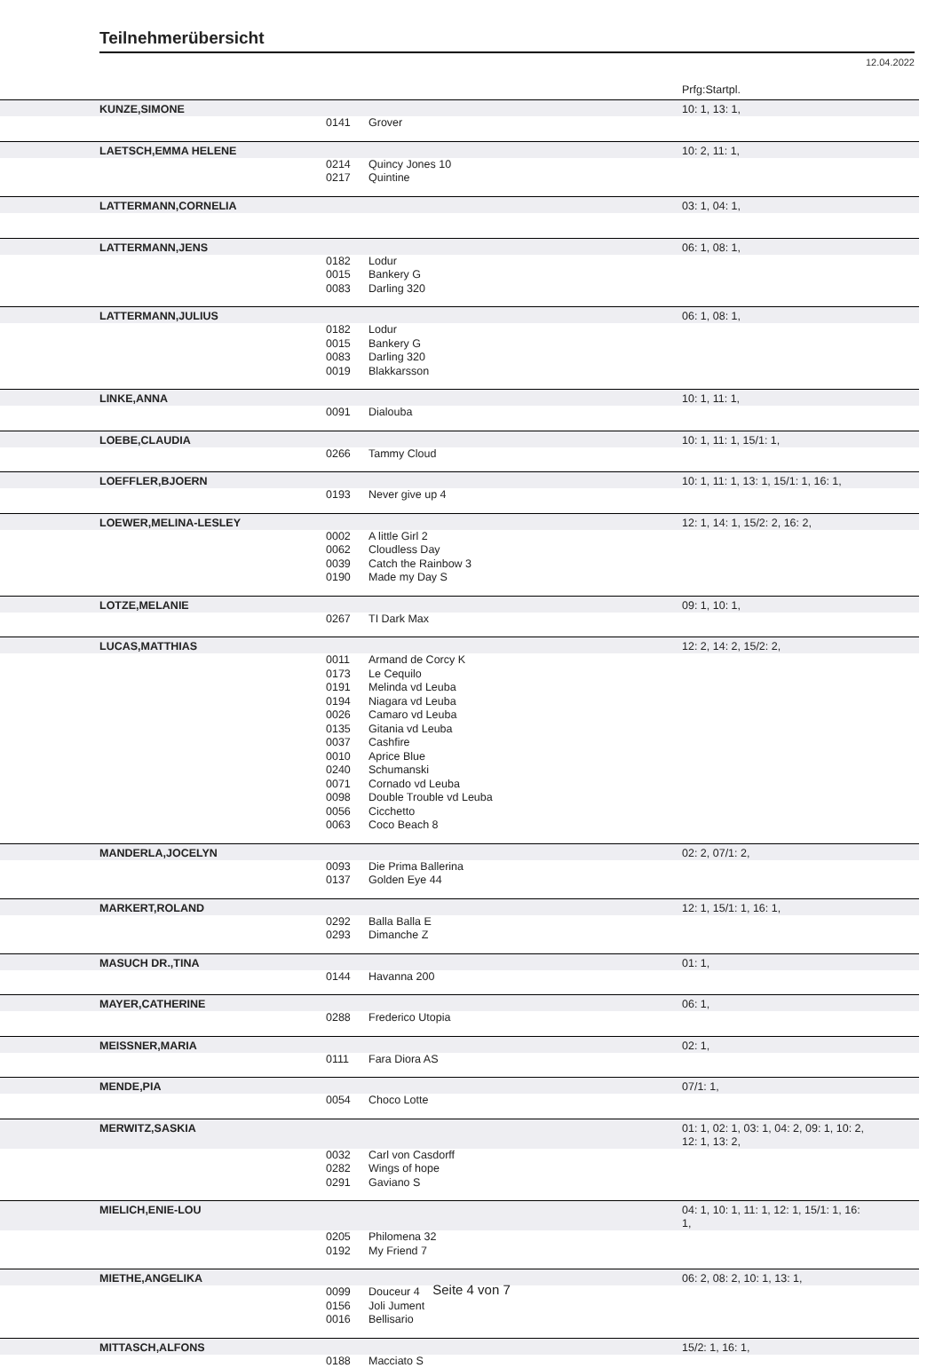Teilnehmerübersicht
12.04.2022
Prfg:Startpl.
| KUNZE,SIMONE | | | 10: 1, 13: 1, |
| | 0141 | Grover | |
| LAETSCH,EMMA HELENE | | | 10: 2, 11: 1, |
| | 0214 | Quincy Jones 10 | |
| | 0217 | Quintine | |
| LATTERMANN,CORNELIA | | | 03: 1, 04: 1, |
| LATTERMANN,JENS | | | 06: 1, 08: 1, |
| | 0182 | Lodur | |
| | 0015 | Bankery G | |
| | 0083 | Darling 320 | |
| LATTERMANN,JULIUS | | | 06: 1, 08: 1, |
| | 0182 | Lodur | |
| | 0015 | Bankery G | |
| | 0083 | Darling 320 | |
| | 0019 | Blakkarsson | |
| LINKE,ANNA | | | 10: 1, 11: 1, |
| | 0091 | Dialouba | |
| LOEBE,CLAUDIA | | | 10: 1, 11: 1, 15/1: 1, |
| | 0266 | Tammy Cloud | |
| LOEFFLER,BJOERN | | | 10: 1, 11: 1, 13: 1, 15/1: 1, 16: 1, |
| | 0193 | Never give up 4 | |
| LOEWER,MELINA-LESLEY | | | 12: 1, 14: 1, 15/2: 2, 16: 2, |
| | 0002 | A little Girl 2 | |
| | 0062 | Cloudless Day | |
| | 0039 | Catch the Rainbow 3 | |
| | 0190 | Made my Day S | |
| LOTZE,MELANIE | | | 09: 1, 10: 1, |
| | 0267 | TI Dark Max | |
| LUCAS,MATTHIAS | | | 12: 2, 14: 2, 15/2: 2, |
| | 0011 | Armand de Corcy K | |
| | 0173 | Le Cequilo | |
| | 0191 | Melinda vd Leuba | |
| | 0194 | Niagara vd Leuba | |
| | 0026 | Camaro vd Leuba | |
| | 0135 | Gitania vd Leuba | |
| | 0037 | Cashfire | |
| | 0010 | Aprice Blue | |
| | 0240 | Schumanski | |
| | 0071 | Cornado vd Leuba | |
| | 0098 | Double Trouble vd Leuba | |
| | 0056 | Cicchetto | |
| | 0063 | Coco Beach 8 | |
| MANDERLA,JOCELYN | | | 02: 2, 07/1: 2, |
| | 0093 | Die Prima Ballerina | |
| | 0137 | Golden Eye 44 | |
| MARKERT,ROLAND | | | 12: 1, 15/1: 1, 16: 1, |
| | 0292 | Balla Balla E | |
| | 0293 | Dimanche Z | |
| MASUCH DR.,TINA | | | 01: 1, |
| | 0144 | Havanna 200 | |
| MAYER,CATHERINE | | | 06: 1, |
| | 0288 | Frederico Utopia | |
| MEISSNER,MARIA | | | 02: 1, |
| | 0111 | Fara Diora AS | |
| MENDE,PIA | | | 07/1: 1, |
| | 0054 | Choco Lotte | |
| MERWITZ,SASKIA | | | 01: 1, 02: 1, 03: 1, 04: 2, 09: 1, 10: 2, 12: 1, 13: 2, |
| | 0032 | Carl von Casdorff | |
| | 0282 | Wings of hope | |
| | 0291 | Gaviano S | |
| MIELICH,ENIE-LOU | | | 04: 1, 10: 1, 11: 1, 12: 1, 15/1: 1, 16: 1, |
| | 0205 | Philomena 32 | |
| | 0192 | My Friend 7 | |
| MIETHE,ANGELIKA | | | 06: 2, 08: 2, 10: 1, 13: 1, |
| | 0099 | Douceur 4 | |
| | 0156 | Joli Jument | |
| | 0016 | Bellisario | |
| MITTASCH,ALFONS | | | 15/2: 1, 16: 1, |
| | 0188 | Macciato S | |
Seite 4 von 7